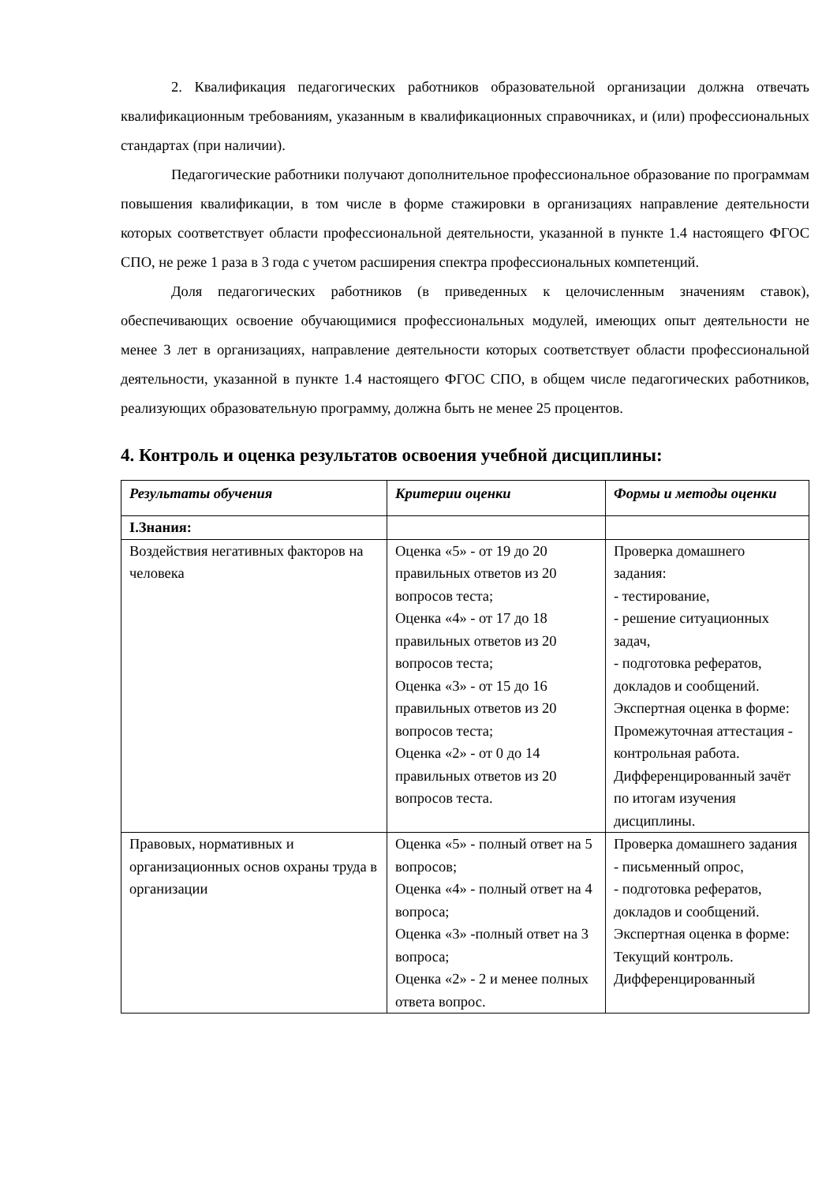2. Квалификация педагогических работников образовательной организации должна отвечать квалификационным требованиям, указанным в квалификационных справочниках, и (или) профессиональных стандартах (при наличии).
Педагогические работники получают дополнительное профессиональное образование по программам повышения квалификации, в том числе в форме стажировки в организациях направление деятельности которых соответствует области профессиональной деятельности, указанной в пункте 1.4 настоящего ФГОС СПО, не реже 1 раза в 3 года с учетом расширения спектра профессиональных компетенций.
Доля педагогических работников (в приведенных к целочисленным значениям ставок), обеспечивающих освоение обучающимися профессиональных модулей, имеющих опыт деятельности не менее 3 лет в организациях, направление деятельности которых соответствует области профессиональной деятельности, указанной в пункте 1.4 настоящего ФГОС СПО, в общем числе педагогических работников, реализующих образовательную программу, должна быть не менее 25 процентов.
4. Контроль и оценка результатов освоения учебной дисциплины:
| Результаты обучения | Критерии оценки | Формы и методы оценки |
| --- | --- | --- |
| I.Знания: | | |
| Воздействия негативных факторов на человека | Оценка «5» - от 19 до 20 правильных ответов из 20 вопросов теста; Оценка «4» - от 17 до 18 правильных ответов из 20 вопросов теста; Оценка «3» - от 15 до 16 правильных ответов из 20 вопросов теста; Оценка «2» - от 0 до 14 правильных ответов из 20 вопросов теста. | Проверка домашнего задания: - тестирование, - решение ситуационных задач, - подготовка рефератов, докладов и сообщений. Экспертная оценка в форме: Промежуточная аттестация - контрольная работа. Дифференцированный зачёт по итогам изучения дисциплины. |
| Правовых, нормативных и организационных основ охраны труда в организации | Оценка «5» - полный ответ на 5 вопросов; Оценка «4» - полный ответ на 4 вопроса; Оценка «3» -полный ответ на 3 вопроса; Оценка «2» - 2 и менее полных ответа вопрос. | Проверка домашнего задания - письменный опрос, - подготовка рефератов, докладов и сообщений. Экспертная оценка в форме: Текущий контроль. Дифференцированный |